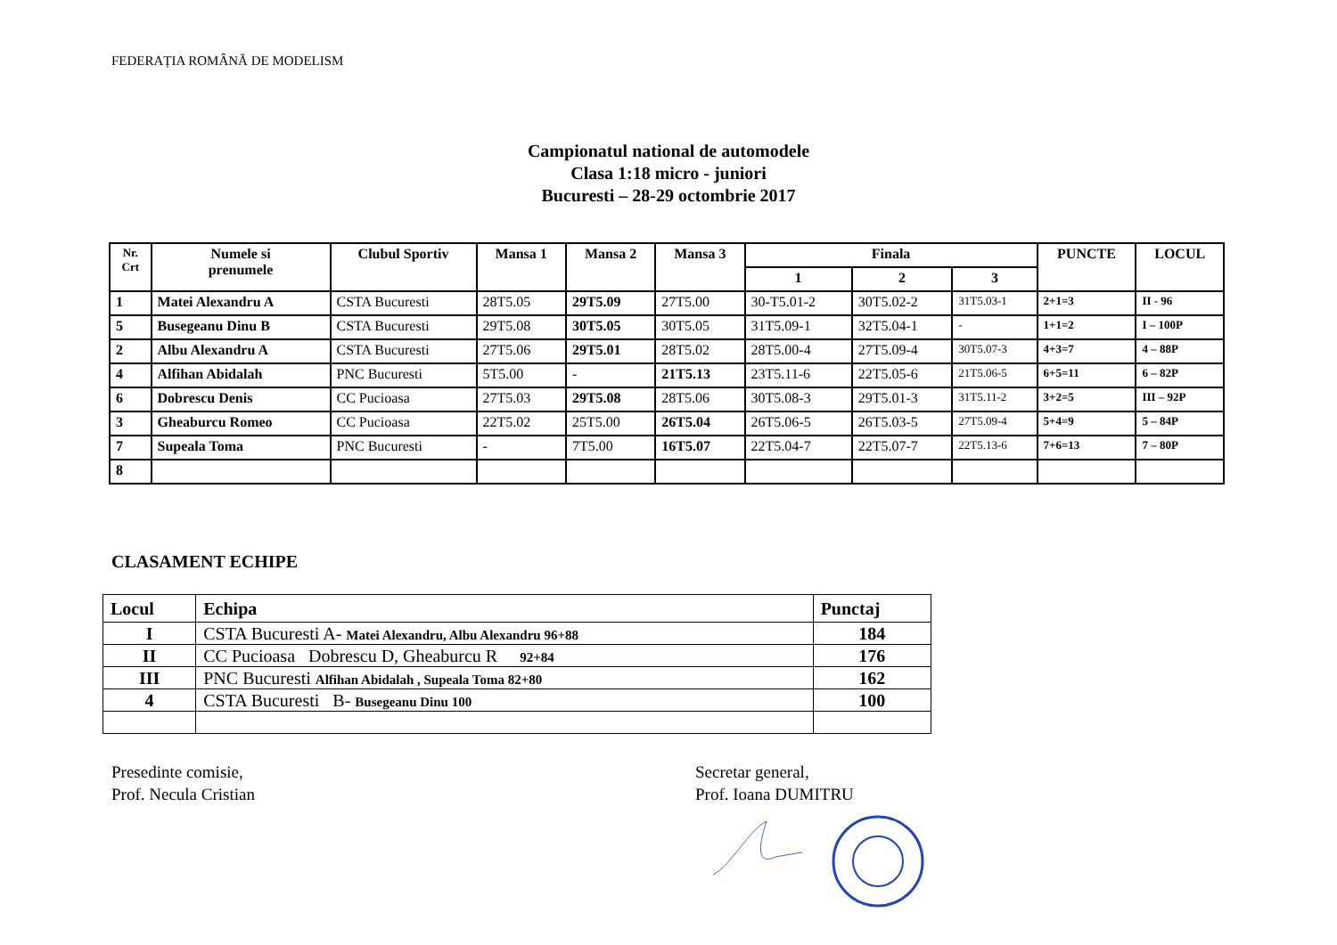FEDERAȚIA ROMÂNĂ DE MODELISM
Campionatul national de automodele
Clasa 1:18 micro - juniori
Bucuresti – 28-29 octombrie 2017
| Nr. Crt | Numele si prenumele | Clubul Sportiv | Mansa 1 | Mansa 2 | Mansa 3 | Finala | | | PUNCTE | LOCUL |
| --- | --- | --- | --- | --- | --- | --- | --- | --- | --- | --- |
| | | | | | | 1 | 2 | 3 | | |
| 1 | Matei Alexandru A | CSTA Bucuresti | 28T5.05 | 29T5.09 | 27T5.00 | 30-T5.01-2 | 30T5.02-2 | 31T5.03-1 | 2+1=3 | II - 96 |
| 5 | Busegeanu Dinu B | CSTA Bucuresti | 29T5.08 | 30T5.05 | 30T5.05 | 31T5.09-1 | 32T5.04-1 | - | 1+1=2 | I – 100P |
| 2 | Albu Alexandru A | CSTA Bucuresti | 27T5.06 | 29T5.01 | 28T5.02 | 28T5.00-4 | 27T5.09-4 | 30T5.07-3 | 4+3=7 | 4 – 88P |
| 4 | Alfihan Abidalah | PNC Bucuresti | 5T5.00 | - | 21T5.13 | 23T5.11-6 | 22T5.05-6 | 21T5.06-5 | 6+5=11 | 6 – 82P |
| 6 | Dobrescu Denis | CC Pucioasa | 27T5.03 | 29T5.08 | 28T5.06 | 30T5.08-3 | 29T5.01-3 | 31T5.11-2 | 3+2=5 | III – 92P |
| 3 | Gheaburcu Romeo | CC Pucioasa | 22T5.02 | 25T5.00 | 26T5.04 | 26T5.06-5 | 26T5.03-5 | 27T5.09-4 | 5+4=9 | 5 – 84P |
| 7 | Supeala Toma | PNC Bucuresti | - | 7T5.00 | 16T5.07 | 22T5.04-7 | 22T5.07-7 | 22T5.13-6 | 7+6=13 | 7 – 80P |
| 8 | | | | | | | | | | |
CLASAMENT ECHIPE
| Locul | Echipa | Punctaj |
| --- | --- | --- |
| I | CSTA Bucuresti A- Matei Alexandru, Albu Alexandru 96+88 | 184 |
| II | CC Pucioasa Dobrescu D, Gheaburcu R 92+84 | 176 |
| III | PNC Bucuresti Alfihan Abidalah , Supeala Toma 82+80 | 162 |
| 4 | CSTA Bucuresti B- Busegeanu Dinu 100 | 100 |
Presedinte comisie,
Prof. Necula Cristian
Secretar general,
Prof. Ioana DUMITRU